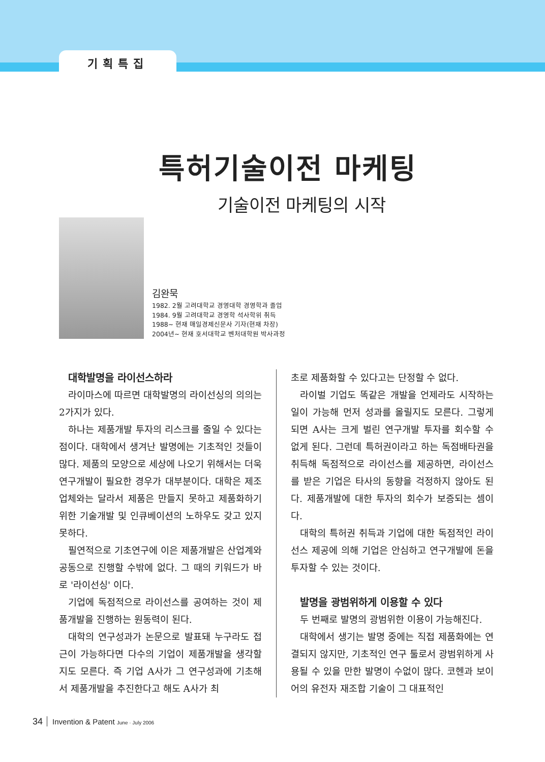기획특집
특허기술이전 마케팅
기술이전 마케팅의 시작
김완묵
1982. 2월 고려대학교 경영대학 경영학과 졸업
1984. 9월 고려대학교 경영학 석사학위 취득
1988~ 현재 매일경제신문사 기자(현재 차장)
2004년~ 현재 호서대학교 벤처대학원 박사과정
대학발명을 라이선스하라
라이마스에 따르면 대학발명의 라이선싱의 의의는 2가지가 있다.
하나는 제품개발 투자의 리스크를 줄일 수 있다는 점이다. 대학에서 생겨난 발명에는 기초적인 것들이 많다. 제품의 모양으로 세상에 나오기 위해서는 더욱 연구개발이 필요한 경우가 대부분이다. 대학은 제조업체와는 달라서 제품은 만들지 못하고 제품화하기 위한 기술개발 및 인큐베이션의 노하우도 갖고 있지 못하다.
필연적으로 기초연구에 이은 제품개발은 산업계와 공동으로 진행할 수밖에 없다. 그 때의 키워드가 바로 '라이선싱' 이다.
기업에 독점적으로 라이선스를 공여하는 것이 제품개발을 진행하는 원동력이 된다.
대학의 연구성과가 논문으로 발표돼 누구라도 접근이 가능하다면 다수의 기업이 제품개발을 생각할지도 모른다. 즉 기업 A사가 그 연구성과에 기초해서 제품개발을 추진한다고 해도 A사가 최
초로 제품화할 수 있다고는 단정할 수 없다.
라이벌 기업도 똑같은 개발을 언제라도 시작하는 일이 가능해 먼저 성과를 올릴지도 모른다. 그렇게 되면 A사는 크게 벌린 연구개발 투자를 회수할 수 없게 된다. 그런데 특허권이라고 하는 독점배타권을 취득해 독점적으로 라이선스를 제공하면, 라이선스를 받은 기업은 타사의 동향을 걱정하지 않아도 된다. 제품개발에 대한 투자의 회수가 보증되는 셈이다.
대학의 특허권 취득과 기업에 대한 독점적인 라이선스 제공에 의해 기업은 안심하고 연구개발에 돈을 투자할 수 있는 것이다.
발명을 광범위하게 이용할 수 있다
두 번째로 발명의 광범위한 이용이 가능해진다.
대학에서 생기는 발명 중에는 직접 제품화에는 연결되지 않지만, 기초적인 연구 툴로서 광범위하게 사용될 수 있을 만한 발명이 수없이 많다. 코헨과 보이어의 유전자 재조합 기술이 그 대표적인
34 Invention & Patent June · July 2006